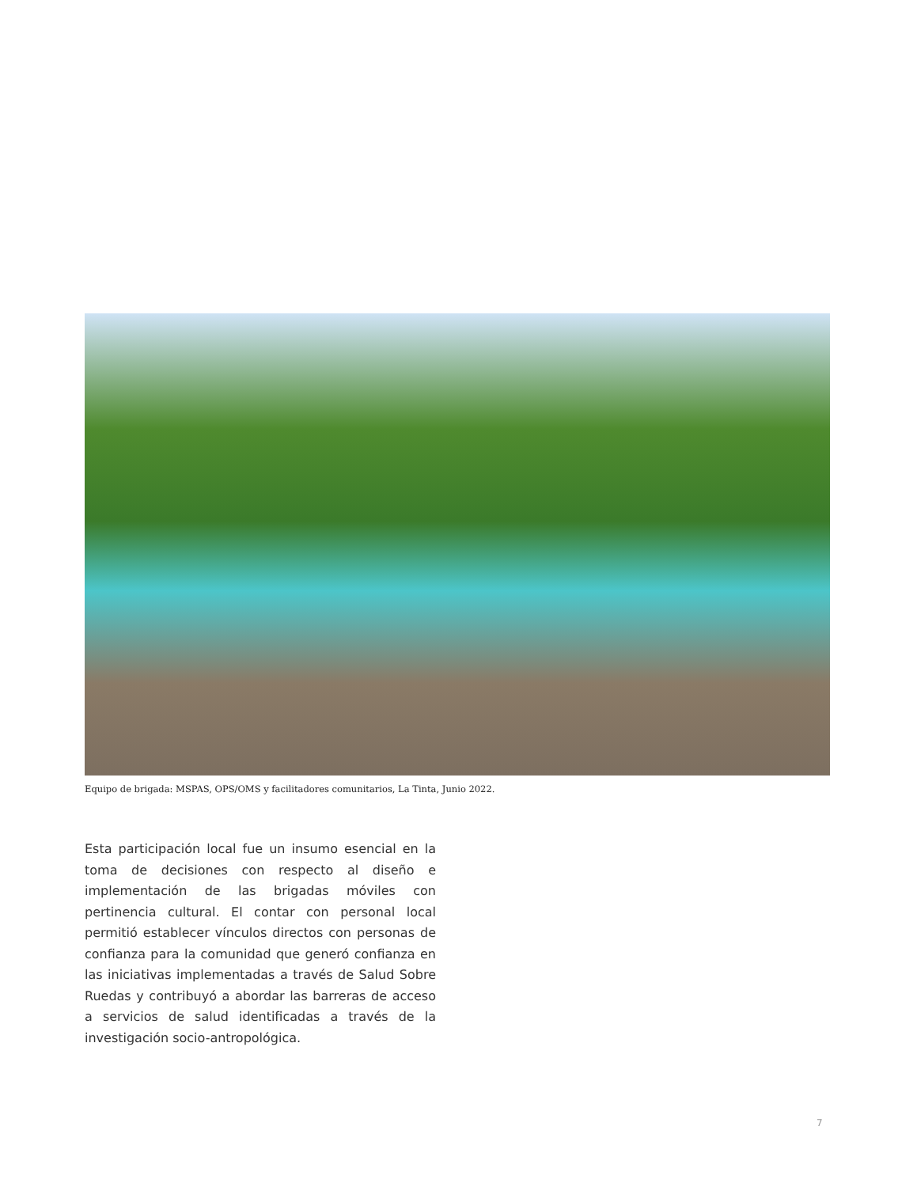Equipo de brigada: MSPAS, OPS/OMS y facilitadores comunitarios, La Tinta, Junio 2022.
Esta participación local fue un insumo esencial en la toma de decisiones con respecto al diseño e implementación de las brigadas móviles con pertinencia cultural. El contar con personal local permitió establecer vínculos directos con personas de confianza para la comunidad que generó confianza en las iniciativas implementadas a través de Salud Sobre Ruedas y contribuyó a abordar las barreras de acceso a servicios de salud identificadas a través de la investigación socio-antropológica.
7